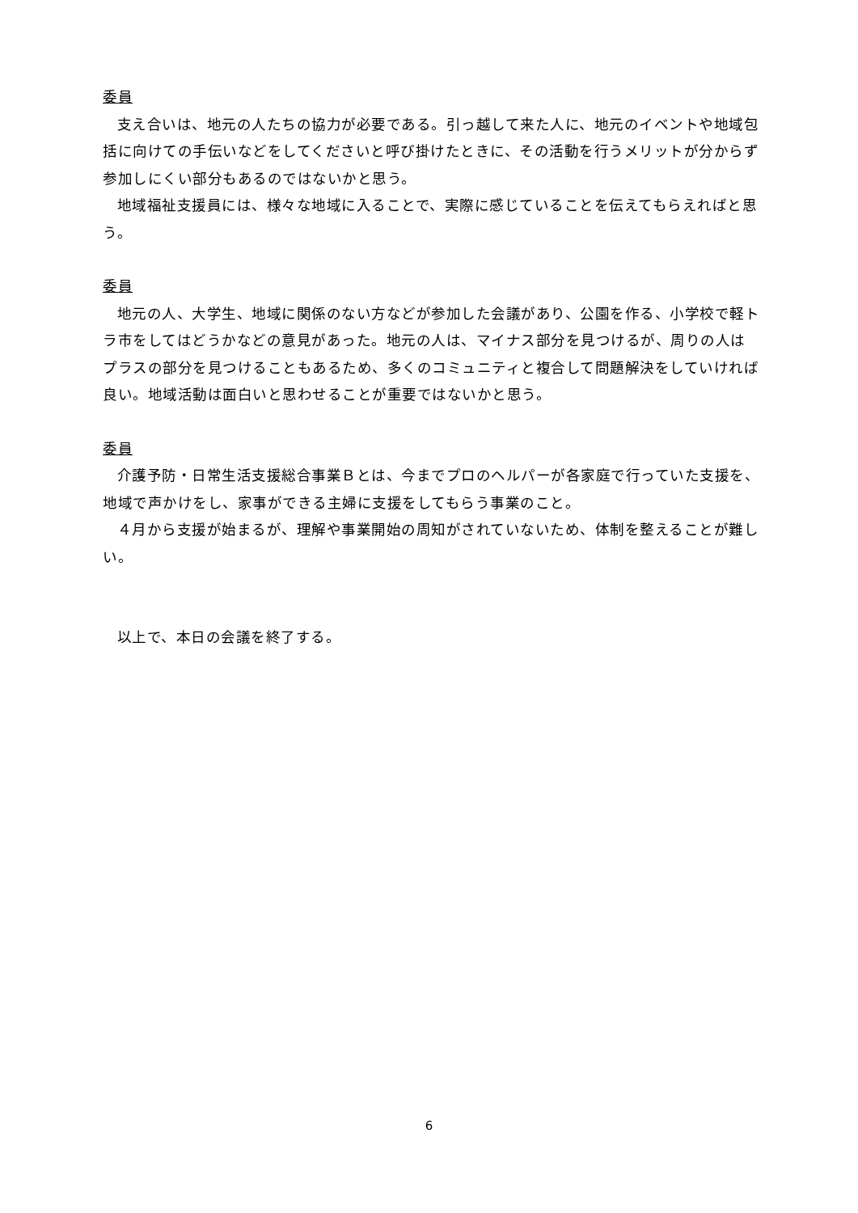委員
支え合いは、地元の人たちの協力が必要である。引っ越して来た人に、地元のイベントや地域包括に向けての手伝いなどをしてくださいと呼び掛けたときに、その活動を行うメリットが分からず参加しにくい部分もあるのではないかと思う。
地域福祉支援員には、様々な地域に入ることで、実際に感じていることを伝えてもらえればと思う。
委員
地元の人、大学生、地域に関係のない方などが参加した会議があり、公園を作る、小学校で軽トラ市をしてはどうかなどの意見があった。地元の人は、マイナス部分を見つけるが、周りの人はプラスの部分を見つけることもあるため、多くのコミュニティと複合して問題解決をしていければ良い。地域活動は面白いと思わせることが重要ではないかと思う。
委員
介護予防・日常生活支援総合事業Ｂとは、今までプロのヘルパーが各家庭で行っていた支援を、地域で声かけをし、家事ができる主婦に支援をしてもらう事業のこと。
４月から支援が始まるが、理解や事業開始の周知がされていないため、体制を整えることが難しい。
以上で、本日の会議を終了する。
6